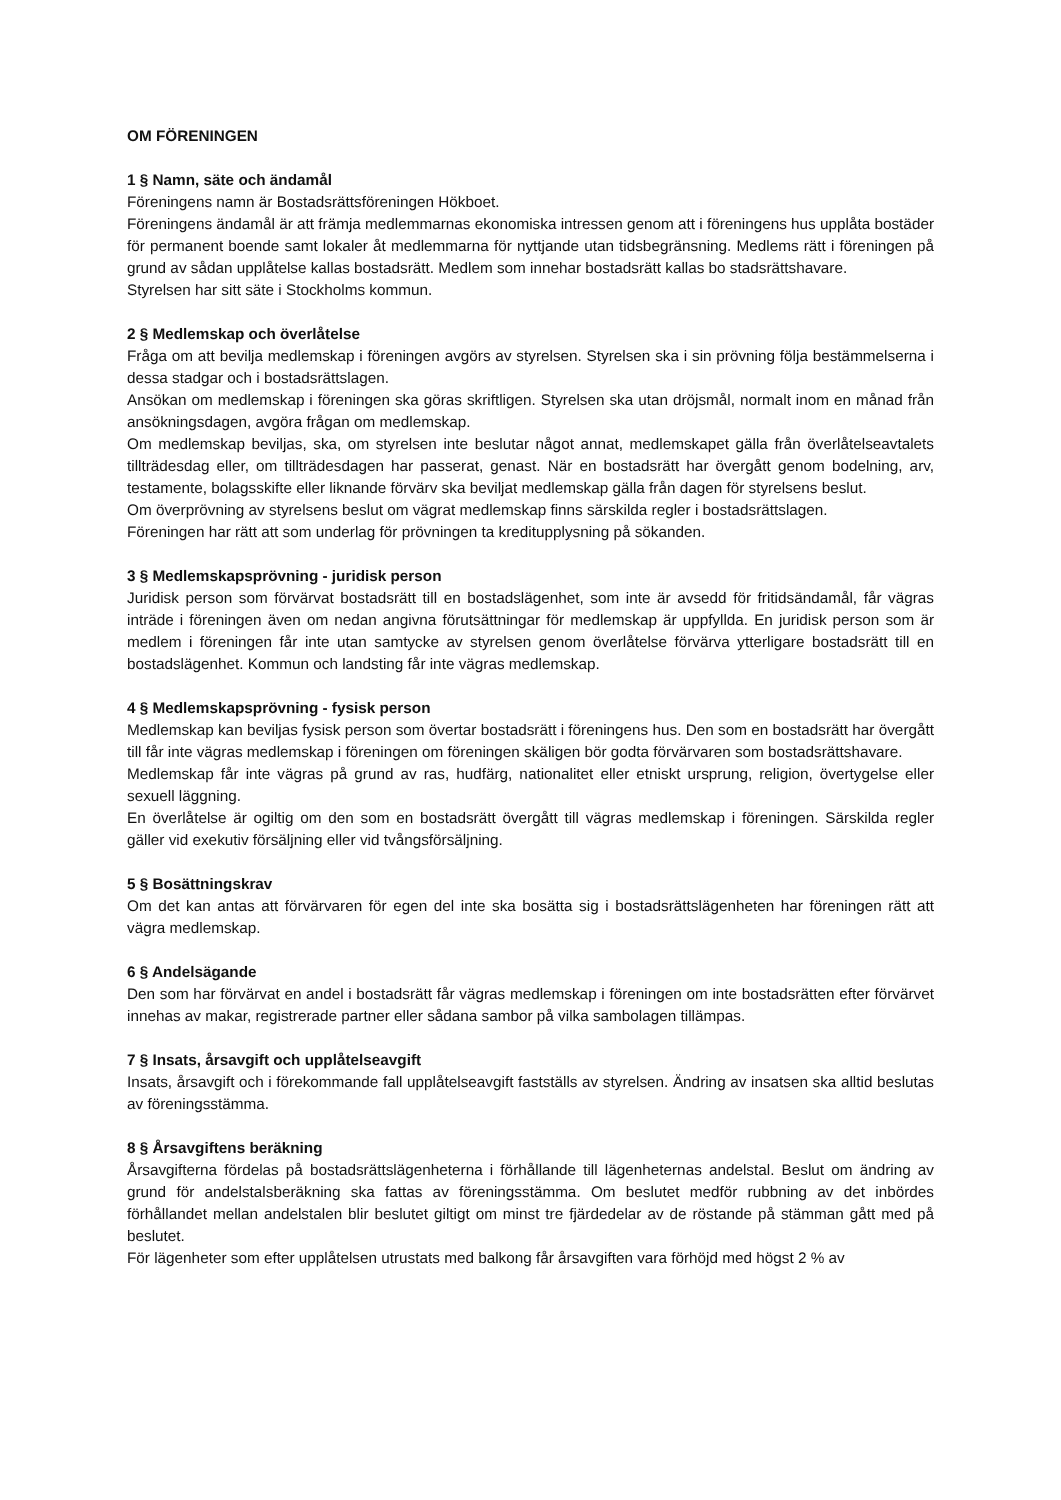OM FÖRENINGEN
1 § Namn, säte och ändamål
Föreningens namn är Bostadsrättsföreningen Hökboet.
Föreningens ändamål är att främja medlemmarnas ekonomiska intressen genom att i föreningens hus upplåta bostäder för permanent boende samt lokaler åt medlemmarna för nyttjande utan tidsbegränsning. Medlems rätt i föreningen på grund av sådan upplåtelse kallas bostadsrätt. Medlem som innehar bostadsrätt kallas bo stadsrättshavare.
Styrelsen har sitt säte i Stockholms kommun.
2 § Medlemskap och överlåtelse
Fråga om att bevilja medlemskap i föreningen avgörs av styrelsen. Styrelsen ska i sin prövning följa bestämmelserna i dessa stadgar och i bostadsrättslagen.
Ansökan om medlemskap i föreningen ska göras skriftligen. Styrelsen ska utan dröjsmål, normalt inom en månad från ansökningsdagen, avgöra frågan om medlemskap.
Om medlemskap beviljas, ska, om styrelsen inte beslutar något annat, medlemskapet gälla från överlåtelseavtalets tillträdesdag eller, om tillträdesdagen har passerat, genast. När en bostadsrätt har övergått genom bodelning, arv, testamente, bolagsskifte eller liknande förvärv ska beviljat medlemskap gälla från dagen för styrelsens beslut.
Om överprövning av styrelsens beslut om vägrat medlemskap finns särskilda regler i bostadsrättslagen.
Föreningen har rätt att som underlag för prövningen ta kreditupplysning på sökanden.
3 § Medlemskapsprövning - juridisk person
Juridisk person som förvärvat bostadsrätt till en bostadslägenhet, som inte är avsedd för fritidsändamål, får vägras inträde i föreningen även om nedan angivna förutsättningar för medlemskap är uppfyllda. En juridisk person som är medlem i föreningen får inte utan samtycke av styrelsen genom överlåtelse förvärva ytterligare bostadsrätt till en bostadslägenhet. Kommun och landsting får inte vägras medlemskap.
4 § Medlemskapsprövning - fysisk person
Medlemskap kan beviljas fysisk person som övertar bostadsrätt i föreningens hus. Den som en bostadsrätt har övergått till får inte vägras medlemskap i föreningen om föreningen skäligen bör godta förvärvaren som bostadsrättshavare.
Medlemskap får inte vägras på grund av ras, hudfärg, nationalitet eller etniskt ursprung, religion, övertygelse eller sexuell läggning.
En överlåtelse är ogiltig om den som en bostadsrätt övergått till vägras medlemskap i föreningen. Särskilda regler gäller vid exekutiv försäljning eller vid tvångsförsäljning.
5 § Bosättningskrav
Om det kan antas att förvärvaren för egen del inte ska bosätta sig i bostadsrättslägenheten har föreningen rätt att vägra medlemskap.
6 § Andelsägande
Den som har förvärvat en andel i bostadsrätt får vägras medlemskap i föreningen om inte bostadsrätten efter förvärvet innehas av makar, registrerade partner eller sådana sambor på vilka sambolagen tillämpas.
7 § Insats, årsavgift och upplåtelseavgift
Insats, årsavgift och i förekommande fall upplåtelseavgift fastställs av styrelsen. Ändring av insatsen ska alltid beslutas av föreningsstämma.
8 § Årsavgiftens beräkning
Årsavgifterna fördelas på bostadsrättslägenheterna i förhållande till lägenheternas andelstal. Beslut om ändring av grund för andelstalsberäkning ska fattas av föreningsstämma. Om beslutet medför rubbning av det inbördes förhållandet mellan andelstalen blir beslutet giltigt om minst tre fjärdedelar av de röstande på stämman gått med på beslutet.
För lägenheter som efter upplåtelsen utrustats med balkong får årsavgiften vara förhöjd med högst 2 % av